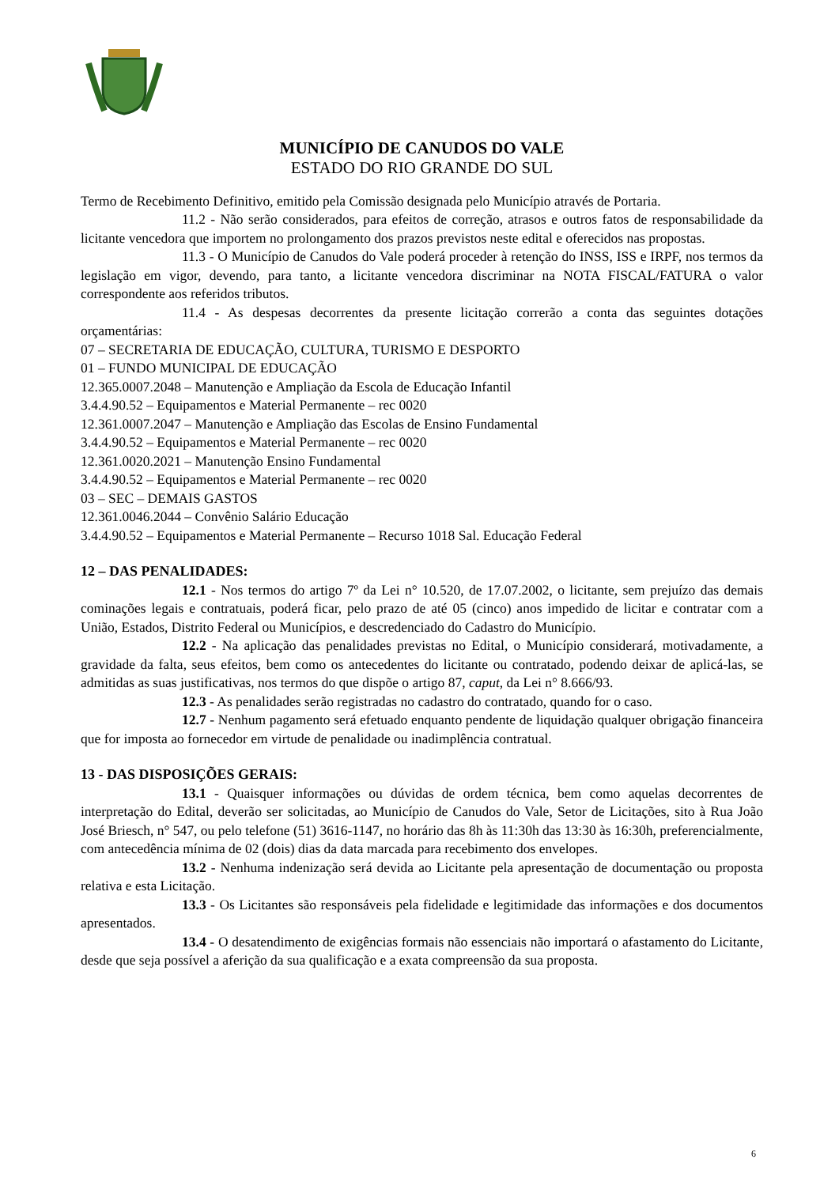MUNICÍPIO DE CANUDOS DO VALE
ESTADO DO RIO GRANDE DO SUL
Termo de Recebimento Definitivo, emitido pela Comissão designada pelo Município através de Portaria.
11.2 - Não serão considerados, para efeitos de correção, atrasos e outros fatos de responsabilidade da licitante vencedora que importem no prolongamento dos prazos previstos neste edital e oferecidos nas propostas.
11.3 - O Município de Canudos do Vale poderá proceder à retenção do INSS, ISS e IRPF, nos termos da legislação em vigor, devendo, para tanto, a licitante vencedora discriminar na NOTA FISCAL/FATURA o valor correspondente aos referidos tributos.
11.4 - As despesas decorrentes da presente licitação correrão a conta das seguintes dotações orçamentárias:
07 – SECRETARIA DE EDUCAÇÃO, CULTURA, TURISMO E DESPORTO
01 – FUNDO MUNICIPAL DE EDUCAÇÃO
12.365.0007.2048 – Manutenção e Ampliação da Escola de Educação Infantil
3.4.4.90.52 – Equipamentos e Material Permanente – rec 0020
12.361.0007.2047 – Manutenção e Ampliação das Escolas de Ensino Fundamental
3.4.4.90.52 – Equipamentos e Material Permanente – rec 0020
12.361.0020.2021 – Manutenção Ensino Fundamental
3.4.4.90.52 – Equipamentos e Material Permanente – rec 0020
03 – SEC – DEMAIS GASTOS
12.361.0046.2044 – Convênio Salário Educação
3.4.4.90.52 – Equipamentos e Material Permanente – Recurso 1018 Sal. Educação Federal
12 – DAS PENALIDADES:
12.1 - Nos termos do artigo 7º da Lei n° 10.520, de 17.07.2002, o licitante, sem prejuízo das demais cominações legais e contratuais, poderá ficar, pelo prazo de até 05 (cinco) anos impedido de licitar e contratar com a União, Estados, Distrito Federal ou Municípios, e descredenciado do Cadastro do Município.
12.2 - Na aplicação das penalidades previstas no Edital, o Município considerará, motivadamente, a gravidade da falta, seus efeitos, bem como os antecedentes do licitante ou contratado, podendo deixar de aplicá-las, se admitidas as suas justificativas, nos termos do que dispõe o artigo 87, caput, da Lei n° 8.666/93.
12.3 - As penalidades serão registradas no cadastro do contratado, quando for o caso.
12.7 - Nenhum pagamento será efetuado enquanto pendente de liquidação qualquer obrigação financeira que for imposta ao fornecedor em virtude de penalidade ou inadimplência contratual.
13 - DAS DISPOSIÇÕES GERAIS:
13.1 - Quaisquer informações ou dúvidas de ordem técnica, bem como aquelas decorrentes de interpretação do Edital, deverão ser solicitadas, ao Município de Canudos do Vale, Setor de Licitações, sito à Rua João José Briesch, n° 547, ou pelo telefone (51) 3616-1147, no horário das 8h às 11:30h das 13:30 às 16:30h, preferencialmente, com antecedência mínima de 02 (dois) dias da data marcada para recebimento dos envelopes.
13.2 - Nenhuma indenização será devida ao Licitante pela apresentação de documentação ou proposta relativa e esta Licitação.
13.3 - Os Licitantes são responsáveis pela fidelidade e legitimidade das informações e dos documentos apresentados.
13.4 - O desatendimento de exigências formais não essenciais não importará o afastamento do Licitante, desde que seja possível a aferição da sua qualificação e a exata compreensão da sua proposta.
6